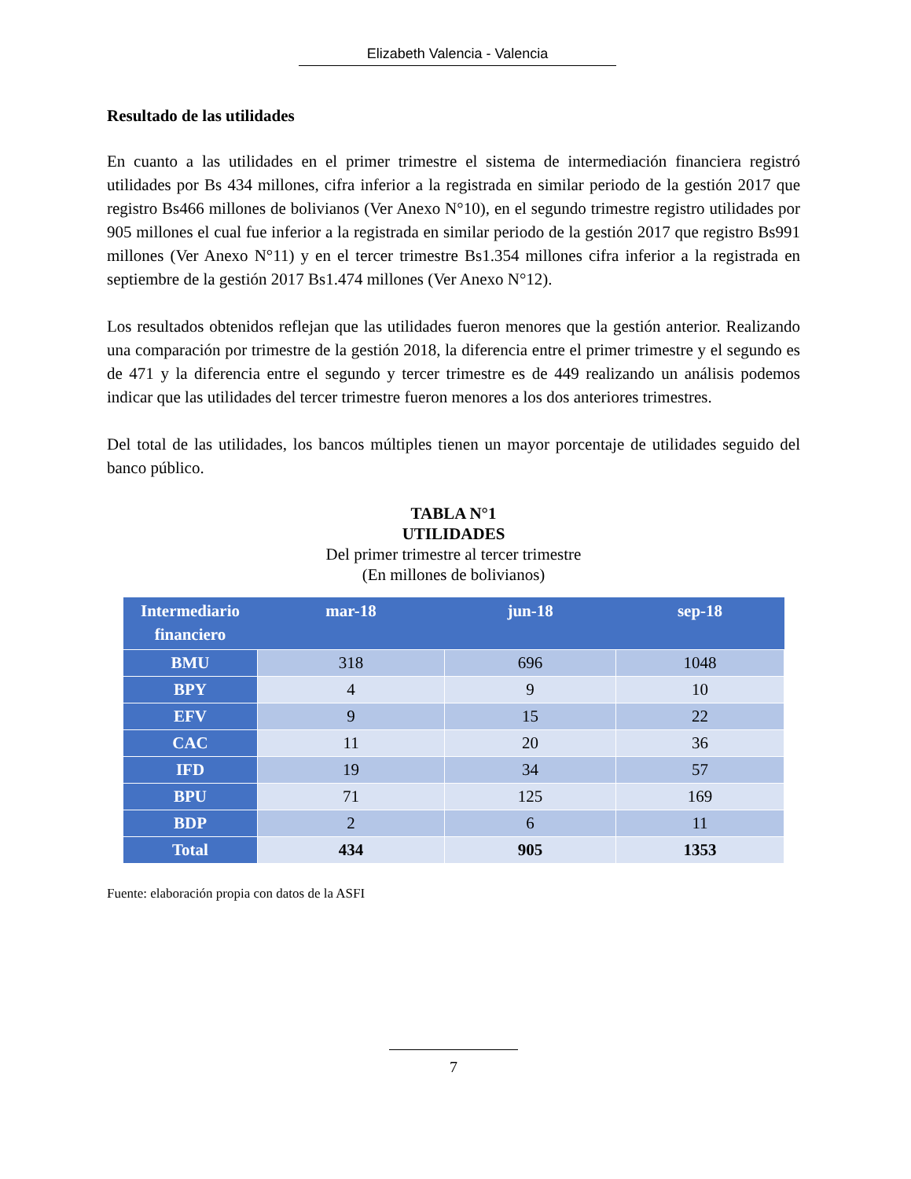Elizabeth Valencia - Valencia
Resultado de las utilidades
En cuanto a las utilidades en el primer trimestre el sistema de intermediación financiera registró utilidades por Bs 434 millones, cifra inferior a la registrada en similar periodo de la gestión 2017 que registro Bs466 millones de bolivianos (Ver Anexo N°10), en el segundo trimestre registro utilidades por 905 millones el cual fue inferior a la registrada en similar periodo de la gestión 2017 que registro Bs991 millones (Ver Anexo N°11) y en el tercer trimestre Bs1.354 millones cifra inferior a la registrada en septiembre de la gestión 2017 Bs1.474 millones (Ver Anexo N°12).
Los resultados obtenidos reflejan que las utilidades fueron menores que la gestión anterior. Realizando una comparación por trimestre de la gestión 2018, la diferencia entre el primer trimestre y el segundo es de 471 y la diferencia entre el segundo y tercer trimestre es de 449 realizando un análisis podemos indicar que las utilidades del tercer trimestre fueron menores a los dos anteriores trimestres.
Del total de las utilidades, los bancos múltiples tienen un mayor porcentaje de utilidades seguido del banco público.
TABLA N°1
UTILIDADES
Del primer trimestre al tercer trimestre
(En millones de bolivianos)
| Intermediario financiero | mar-18 | jun-18 | sep-18 |
| --- | --- | --- | --- |
| BMU | 318 | 696 | 1048 |
| BPY | 4 | 9 | 10 |
| EFV | 9 | 15 | 22 |
| CAC | 11 | 20 | 36 |
| IFD | 19 | 34 | 57 |
| BPU | 71 | 125 | 169 |
| BDP | 2 | 6 | 11 |
| Total | 434 | 905 | 1353 |
Fuente: elaboración propia con datos de la ASFI
7